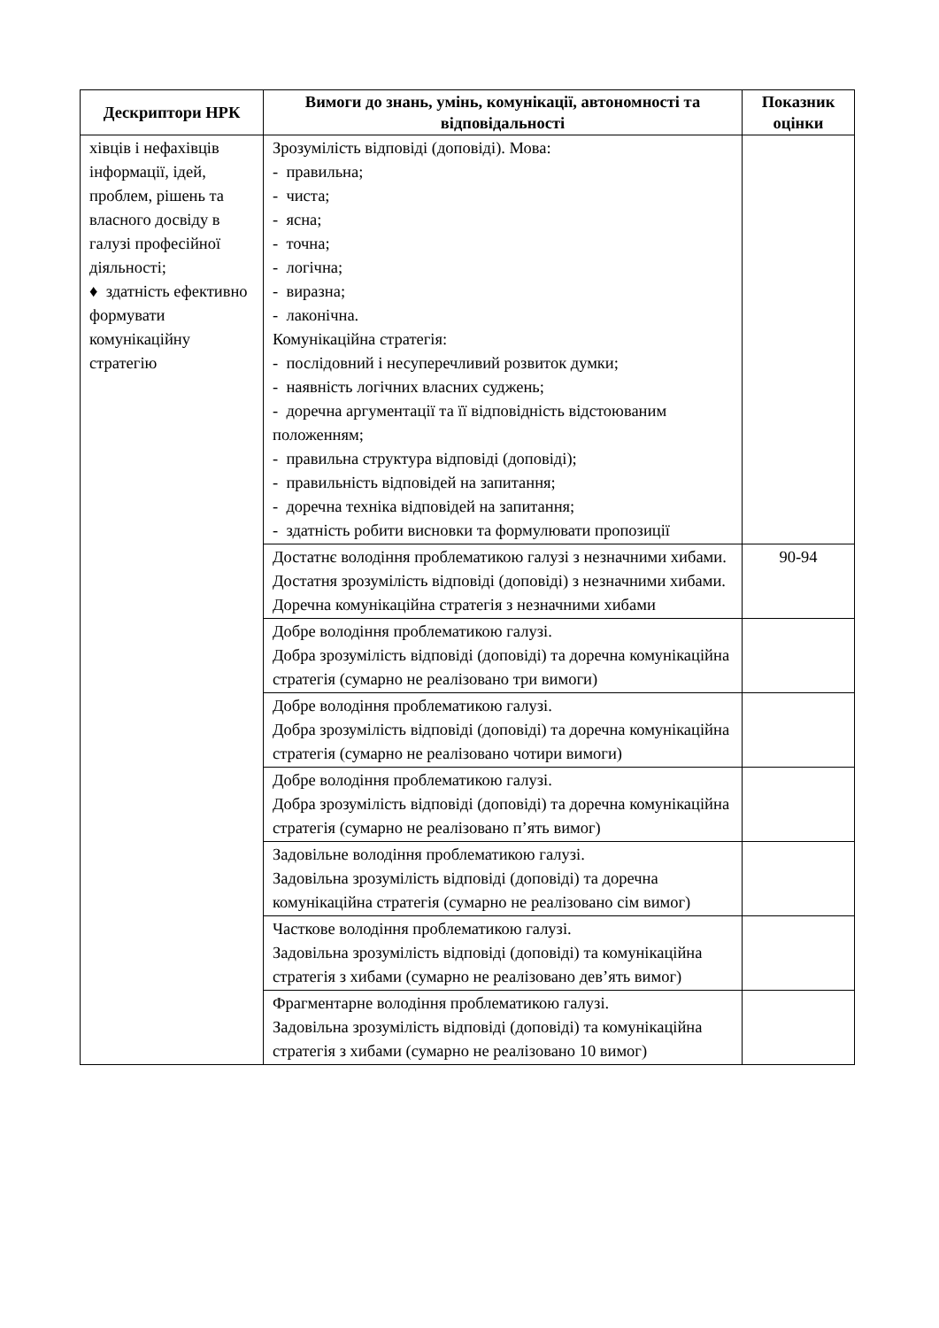| Дескриптори НРК | Вимоги до знань, умінь, комунікації, автономності та відповідальності | Показник оцінки |
| --- | --- | --- |
| хівців і нефахівців інформації, ідей, проблем, рішень та власного досвіду в галузі професійної діяльності; ♦ здатність ефективно формувати комунікаційну стратегію | Зрозумілість відповіді (доповіді). Мова: - правильна; - чиста; - ясна; - точна; - логічна; - виразна; - лаконічна. Комунікаційна стратегія: - послідовний і несуперечливий розвиток думки; - наявність логічних власних суджень; - доречна аргументації та її відповідність відстоюваним положенням; - правильна структура відповіді (доповіді); - правильність відповідей на запитання; - доречна техніка відповідей на запитання; - здатність робити висновки та формулювати пропозиції | |
| | Достатнє володіння проблематикою галузі з незначними хибами. Достатня зрозумілість відповіді (доповіді) з незначними хибами. Доречна комунікаційна стратегія з незначними хибами | 90-94 |
| | Добре володіння проблематикою галузі. Добра зрозумілість відповіді (доповіді) та доречна комунікаційна стратегія (сумарно не реалізовано три вимоги) | |
| | Добре володіння проблематикою галузі. Добра зрозумілість відповіді (доповіді) та доречна комунікаційна стратегія (сумарно не реалізовано чотири вимоги) | |
| | Добре володіння проблематикою галузі. Добра зрозумілість відповіді (доповіді) та доречна комунікаційна стратегія (сумарно не реалізовано п’ять вимог) | |
| | Задовільне володіння проблематикою галузі. Задовільна зрозумілість відповіді (доповіді) та доречна комунікаційна стратегія (сумарно не реалізовано сім вимог) | |
| | Часткове володіння проблематикою галузі. Задовільна зрозумілість відповіді (доповіді) та комунікаційна стратегія з хибами (сумарно не реалізовано дев’ять вимог) | |
| | Фрагментарне володіння проблематикою галузі. Задовільна зрозумілість відповіді (доповіді) та комунікаційна стратегія з хибами (сумарно не реалізовано 10 вимог) | |